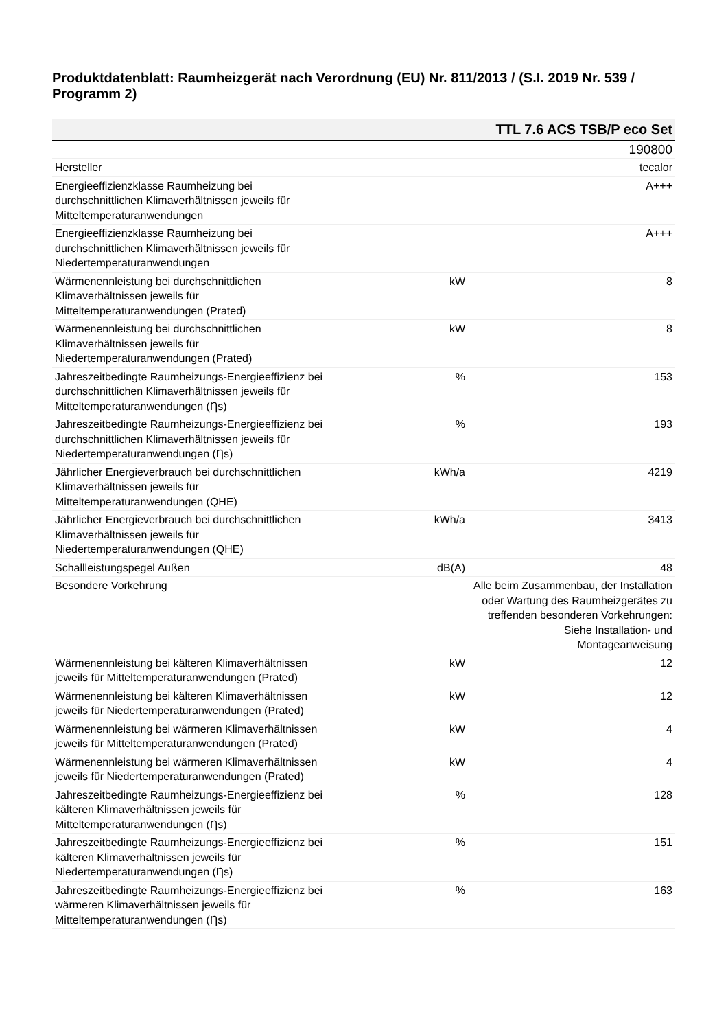Produktdatenblatt: Raumheizgerät nach Verordnung (EU) Nr. 811/2013 / (S.I. 2019 Nr. 539 / Programm 2)
| TTL 7.6 ACS TSB/P eco Set | | |
| --- | --- | --- |
| | | 190800 |
| Hersteller | | tecalor |
| Energieeffizienzklasse Raumheizung bei durchschnittlichen Klimaverhältnissen jeweils für Mitteltemperaturanwendungen | | A+++ |
| Energieeffizienzklasse Raumheizung bei durchschnittlichen Klimaverhältnissen jeweils für Niedertemperaturanwendungen | | A+++ |
| Wärmenennleistung bei durchschnittlichen Klimaverhältnissen jeweils für Mitteltemperaturanwendungen (Prated) | kW | 8 |
| Wärmenennleistung bei durchschnittlichen Klimaverhältnissen jeweils für Niedertemperaturanwendungen (Prated) | kW | 8 |
| Jahreszeitbedingte Raumheizungs-Energieeffizienz bei durchschnittlichen Klimaverhältnissen jeweils für Mitteltemperaturanwendungen (Ƞs) | % | 153 |
| Jahreszeitbedingte Raumheizungs-Energieeffizienz bei durchschnittlichen Klimaverhältnissen jeweils für Niedertemperaturanwendungen (Ƞs) | % | 193 |
| Jährlicher Energieverbrauch bei durchschnittlichen Klimaverhältnissen jeweils für Mitteltemperaturanwendungen (QHE) | kWh/a | 4219 |
| Jährlicher Energieverbrauch bei durchschnittlichen Klimaverhältnissen jeweils für Niedertemperaturanwendungen (QHE) | kWh/a | 3413 |
| Schallleistungspegel Außen | dB(A) | 48 |
| Besondere Vorkehrung | | Alle beim Zusammenbau, der Installation oder Wartung des Raumheizgerätes zu treffenden besonderen Vorkehrungen: Siehe Installation- und Montageanweisung |
| Wärmenennleistung bei kälteren Klimaverhältnissen jeweils für Mitteltemperaturanwendungen (Prated) | kW | 12 |
| Wärmenennleistung bei kälteren Klimaverhältnissen jeweils für Niedertemperaturanwendungen (Prated) | kW | 12 |
| Wärmenennleistung bei wärmeren Klimaverhältnissen jeweils für Mitteltemperaturanwendungen (Prated) | kW | 4 |
| Wärmenennleistung bei wärmeren Klimaverhältnissen jeweils für Niedertemperaturanwendungen (Prated) | kW | 4 |
| Jahreszeitbedingte Raumheizungs-Energieeffizienz bei kälteren Klimaverhältnissen jeweils für Mitteltemperaturanwendungen (Ƞs) | % | 128 |
| Jahreszeitbedingte Raumheizungs-Energieeffizienz bei kälteren Klimaverhältnissen jeweils für Niedertemperaturanwendungen (Ƞs) | % | 151 |
| Jahreszeitbedingte Raumheizungs-Energieeffizienz bei wärmeren Klimaverhältnissen jeweils für Mitteltemperaturanwendungen (Ƞs) | % | 163 |